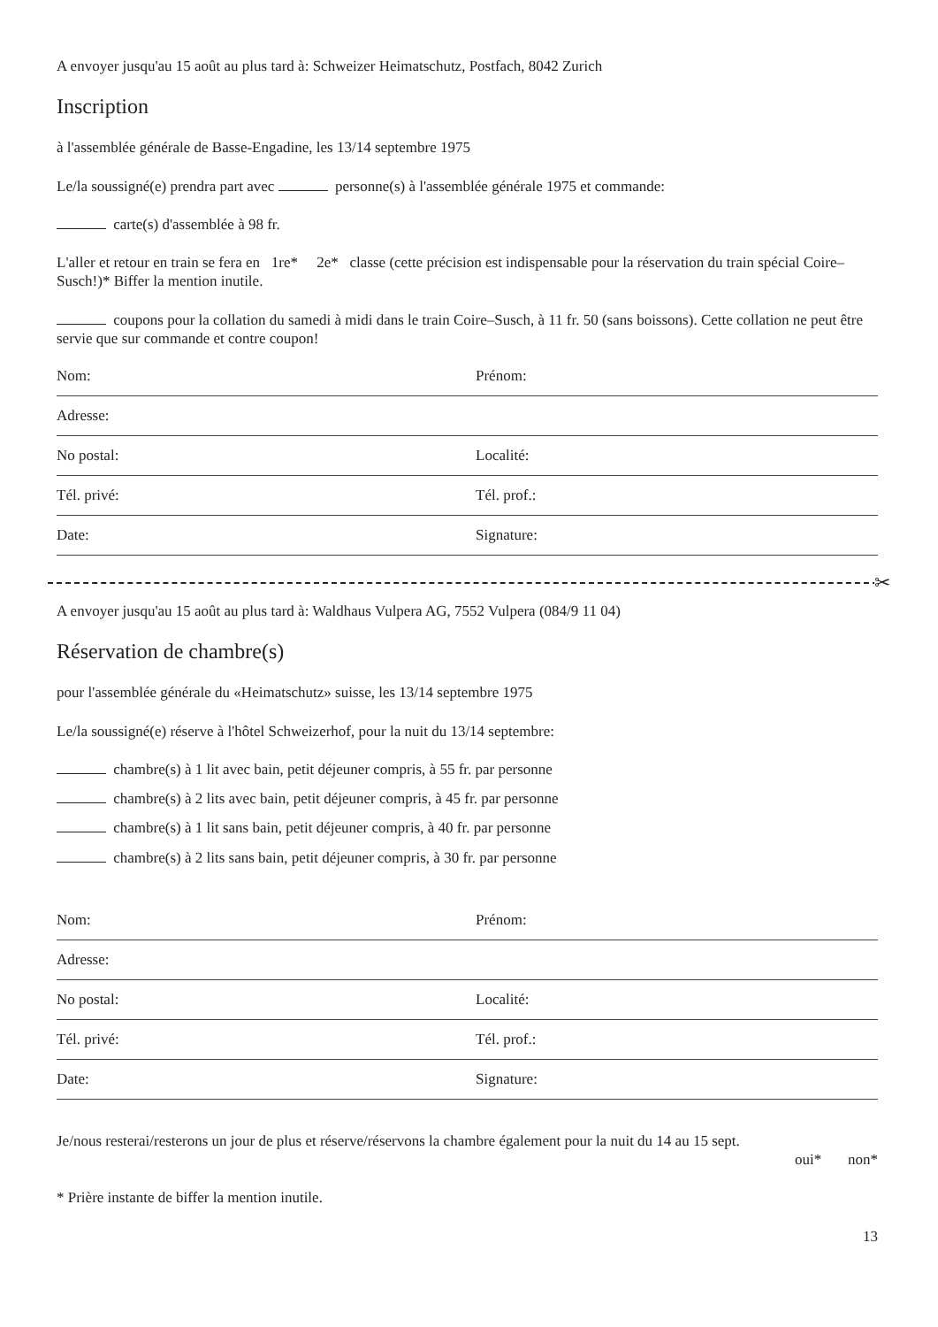A envoyer jusqu'au 15 août au plus tard à: Schweizer Heimatschutz, Postfach, 8042 Zurich
Inscription
à l'assemblée générale de Basse-Engadine, les 13/14 septembre 1975
Le/la soussigné(e) prendra part avec personne(s) à l'assemblée générale 1975 et commande:
carte(s) d'assemblée à 98 fr.
L'aller et retour en train se fera en 1re* 2e* classe (cette précision est indispensable pour la réservation du train spécial Coire–Susch!)* Biffer la mention inutile.
coupons pour la collation du samedi à midi dans le train Coire–Susch, à 11 fr. 50 (sans boissons). Cette collation ne peut être servie que sur commande et contre coupon!
Nom: Prénom:
Adresse:
No postal: Localité:
Tél. privé: Tél. prof.:
Date: Signature:
✂
A envoyer jusqu'au 15 août au plus tard à: Waldhaus Vulpera AG, 7552 Vulpera (084/9 11 04)
Réservation de chambre(s)
pour l'assemblée générale du «Heimatschutz» suisse, les 13/14 septembre 1975
Le/la soussigné(e) réserve à l'hôtel Schweizerhof, pour la nuit du 13/14 septembre:
chambre(s) à 1 lit avec bain, petit déjeuner compris, à 55 fr. par personne
chambre(s) à 2 lits avec bain, petit déjeuner compris, à 45 fr. par personne
chambre(s) à 1 lit sans bain, petit déjeuner compris, à 40 fr. par personne
chambre(s) à 2 lits sans bain, petit déjeuner compris, à 30 fr. par personne
Nom: Prénom:
Adresse:
No postal: Localité:
Tél. privé: Tél. prof.:
Date: Signature:
Je/nous resterai/resterons un jour de plus et réserve/réservons la chambre également pour la nuit du 14 au 15 sept.
oui* non*
* Prière instante de biffer la mention inutile.
13